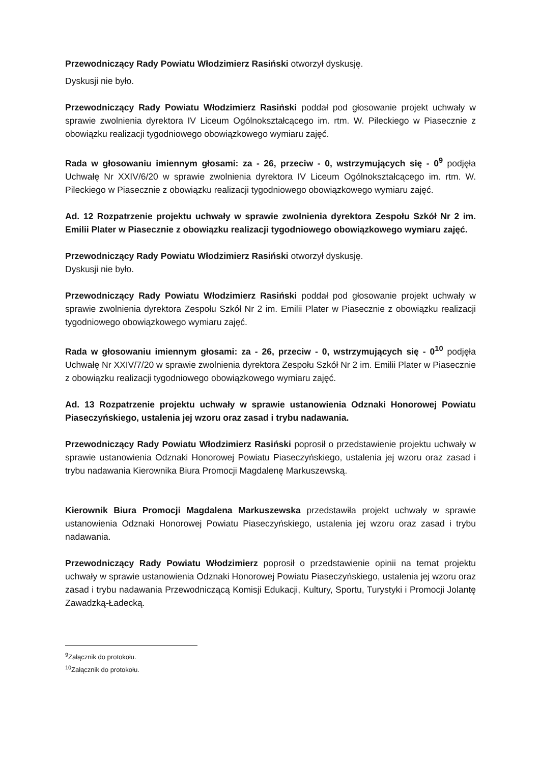Przewodniczący Rady Powiatu Włodzimierz Rasiński otworzył dyskusję.
Dyskusji nie było.
Przewodniczący Rady Powiatu Włodzimierz Rasiński poddał pod głosowanie projekt uchwały w sprawie zwolnienia dyrektora IV Liceum Ogólnokształcącego im. rtm. W. Pileckiego w Piasecznie z obowiązku realizacji tygodniowego obowiązkowego wymiaru zajęć.
Rada w głosowaniu imiennym głosami: za - 26, przeciw - 0, wstrzymujących się - 0<sup>9</sup> podjęła Uchwałę Nr XXIV/6/20 w sprawie zwolnienia dyrektora IV Liceum Ogólnokształcącego im. rtm. W. Pileckiego w Piasecznie z obowiązku realizacji tygodniowego obowiązkowego wymiaru zajęć.
Ad. 12 Rozpatrzenie projektu uchwały w sprawie zwolnienia dyrektora Zespołu Szkół Nr 2 im. Emilii Plater w Piasecznie z obowiązku realizacji tygodniowego obowiązkowego wymiaru zajęć.
Przewodniczący Rady Powiatu Włodzimierz Rasiński otworzył dyskusję.
Dyskusji nie było.
Przewodniczący Rady Powiatu Włodzimierz Rasiński poddał pod głosowanie projekt uchwały w sprawie zwolnienia dyrektora Zespołu Szkół Nr 2 im. Emilii Plater w Piasecznie z obowiązku realizacji tygodniowego obowiązkowego wymiaru zajęć.
Rada w głosowaniu imiennym głosami: za - 26, przeciw - 0, wstrzymujących się - 0<sup>10</sup> podjęła Uchwałę Nr XXIV/7/20 w sprawie zwolnienia dyrektora Zespołu Szkół Nr 2 im. Emilii Plater w Piasecznie z obowiązku realizacji tygodniowego obowiązkowego wymiaru zajęć.
Ad. 13 Rozpatrzenie projektu uchwały w sprawie ustanowienia Odznaki Honorowej Powiatu Piaseczyńskiego, ustalenia jej wzoru oraz zasad i trybu nadawania.
Przewodniczący Rady Powiatu Włodzimierz Rasiński poprosił o przedstawienie projektu uchwały w sprawie ustanowienia Odznaki Honorowej Powiatu Piaseczyńskiego, ustalenia jej wzoru oraz zasad i trybu nadawania Kierownika Biura Promocji Magdalenę Markuszewską.
Kierownik Biura Promocji Magdalena Markuszewska przedstawiła projekt uchwały w sprawie ustanowienia Odznaki Honorowej Powiatu Piaseczyńskiego, ustalenia jej wzoru oraz zasad i trybu nadawania.
Przewodniczący Rady Powiatu Włodzimierz poprosił o przedstawienie opinii na temat projektu uchwały w sprawie ustanowienia Odznaki Honorowej Powiatu Piaseczyńskiego, ustalenia jej wzoru oraz zasad i trybu nadawania Przewodniczącą Komisji Edukacji, Kultury, Sportu, Turystyki i Promocji Jolantę Zawadzką-Ładecką.
<sup>9</sup> Załącznik do protokołu.
<sup>10</sup> Załącznik do protokołu.